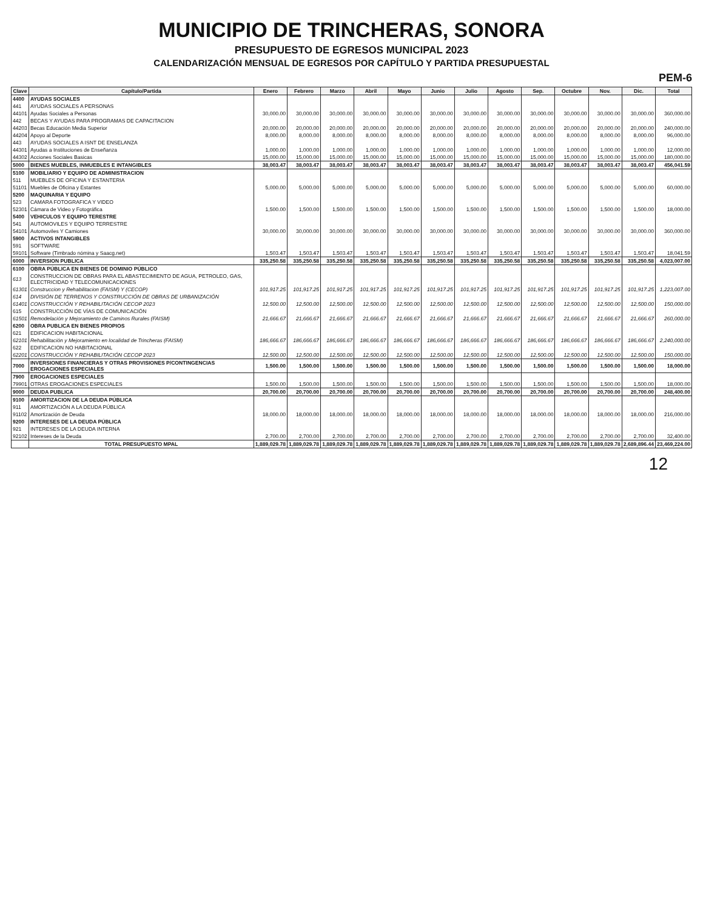MUNICIPIO DE TRINCHERAS, SONORA
PRESUPUESTO DE EGRESOS MUNICIPAL 2023
CALENDARIZACIÓN MENSUAL DE EGRESOS POR CAPÍTULO Y PARTIDA PRESUPUESTAL
PEM-6
| Clave | Capítulo/Partida | Enero | Febrero | Marzo | Abril | Mayo | Junio | Julio | Agosto | Sep. | Octubre | Nov. | Dic. | Total |
| --- | --- | --- | --- | --- | --- | --- | --- | --- | --- | --- | --- | --- | --- | --- |
| 4400 | AYUDAS SOCIALES | | | | | | | | | | | | | |
| 441 | AYUDAS SOCIALES A PERSONAS | | | | | | | | | | | | | |
| 44101 | Ayudas Sociales a Personas | 30,000.00 | 30,000.00 | 30,000.00 | 30,000.00 | 30,000.00 | 30,000.00 | 30,000.00 | 30,000.00 | 30,000.00 | 30,000.00 | 30,000.00 | 30,000.00 | 360,000.00 |
| 442 | BECAS Y AYUDAS PARA PROGRAMAS DE CAPACITACION | | | | | | | | | | | | | |
| 44203 | Becas Educación Media Superior | 20,000.00 | 20,000.00 | 20,000.00 | 20,000.00 | 20,000.00 | 20,000.00 | 20,000.00 | 20,000.00 | 20,000.00 | 20,000.00 | 20,000.00 | 20,000.00 | 240,000.00 |
| 44204 | Apoyo al Deporte | 8,000.00 | 8,000.00 | 8,000.00 | 8,000.00 | 8,000.00 | 8,000.00 | 8,000.00 | 8,000.00 | 8,000.00 | 8,000.00 | 8,000.00 | 8,000.00 | 96,000.00 |
| 443 | AYUDAS SOCIALES A ISNT DE ENSELANZA | | | | | | | | | | | | | |
| 44301 | Ayudas a Instituciones de Enseñanza | 1,000.00 | 1,000.00 | 1,000.00 | 1,000.00 | 1,000.00 | 1,000.00 | 1,000.00 | 1,000.00 | 1,000.00 | 1,000.00 | 1,000.00 | 1,000.00 | 12,000.00 |
| 44302 | Acciones Sociales Basicas | 15,000.00 | 15,000.00 | 15,000.00 | 15,000.00 | 15,000.00 | 15,000.00 | 15,000.00 | 15,000.00 | 15,000.00 | 15,000.00 | 15,000.00 | 15,000.00 | 180,000.00 |
| 5000 | BIENES MUEBLES, INMUEBLES E INTANGIBLES | 38,003.47 | 38,003.47 | 38,003.47 | 38,003.47 | 38,003.47 | 38,003.47 | 38,003.47 | 38,003.47 | 38,003.47 | 38,003.47 | 38,003.47 | 38,003.47 | 456,041.59 |
| 5100 | MOBILIARIO Y EQUIPO DE ADMINISTRACION | | | | | | | | | | | | | |
| 511 | MUEBLES DE OFICINA Y ESTANTERIA | | | | | | | | | | | | | |
| 51101 | Muebles de Oficina y Estantes | 5,000.00 | 5,000.00 | 5,000.00 | 5,000.00 | 5,000.00 | 5,000.00 | 5,000.00 | 5,000.00 | 5,000.00 | 5,000.00 | 5,000.00 | 5,000.00 | 60,000.00 |
| 5200 | MAQUINARIA Y EQUIPO | | | | | | | | | | | | | |
| 523 | CAMARA FOTOGRAFICA Y VIDEO | | | | | | | | | | | | | |
| 52301 | Cámara de Video y Fotográfica | 1,500.00 | 1,500.00 | 1,500.00 | 1,500.00 | 1,500.00 | 1,500.00 | 1,500.00 | 1,500.00 | 1,500.00 | 1,500.00 | 1,500.00 | 1,500.00 | 18,000.00 |
| 5400 | VEHICULOS Y EQUIPO TERESTRE | | | | | | | | | | | | | |
| 541 | AUTOMOVILES Y EQUIPO TERRESTRE | | | | | | | | | | | | | |
| 54101 | Automoviles Y Camiones | 30,000.00 | 30,000.00 | 30,000.00 | 30,000.00 | 30,000.00 | 30,000.00 | 30,000.00 | 30,000.00 | 30,000.00 | 30,000.00 | 30,000.00 | 30,000.00 | 360,000.00 |
| 5900 | ACTIVOS INTANGIBLES | | | | | | | | | | | | | |
| 591 | SOFTWARE | | | | | | | | | | | | | |
| 59101 | Software (Timbrado nómina y Saacg.net) | 1,503.47 | 1,503.47 | 1,503.47 | 1,503.47 | 1,503.47 | 1,503.47 | 1,503.47 | 1,503.47 | 1,503.47 | 1,503.47 | 1,503.47 | 1,503.47 | 18,041.59 |
| 6000 | INVERSION PUBLICA | 335,250.58 | 335,250.58 | 335,250.58 | 335,250.58 | 335,250.58 | 335,250.58 | 335,250.58 | 335,250.58 | 335,250.58 | 335,250.58 | 335,250.58 | 335,250.58 | 4,023,007.00 |
| 6100 | OBRA PÚBLICA EN BIENES DE DOMINIO PÚBLICO | | | | | | | | | | | | | |
| 613 | CONSTRUCCION DE OBRAS PARA EL ABASTECIMIENTO DE AGUA, PETROLEO, GAS, ELECTRICIDAD Y TELECOMUNICACIONES | | | | | | | | | | | | | |
| 61301 | Construccion y Rehabilitacion (FAISM) Y (CECOP) | 101,917.25 | 101,917.25 | 101,917.25 | 101,917.25 | 101,917.25 | 101,917.25 | 101,917.25 | 101,917.25 | 101,917.25 | 101,917.25 | 101,917.25 | 101,917.25 | 1,223,007.00 |
| 614 | DIVISIÓN DE TERRENOS Y CONSTRUCCIÓN DE OBRAS DE URBANIZACIÓN | | | | | | | | | | | | | |
| 61401 | CONSTRUCCIÓN Y REHABILITACIÓN CECOP 2023 | 12,500.00 | 12,500.00 | 12,500.00 | 12,500.00 | 12,500.00 | 12,500.00 | 12,500.00 | 12,500.00 | 12,500.00 | 12,500.00 | 12,500.00 | 12,500.00 | 150,000.00 |
| 615 | CONSTRUCCIÓN DE VÍAS DE COMUNICACIÓN | | | | | | | | | | | | | |
| 61501 | Remodelación y Mejoramiento de Caminos Rurales (FAISM) | 21,666.67 | 21,666.67 | 21,666.67 | 21,666.67 | 21,666.67 | 21,666.67 | 21,666.67 | 21,666.67 | 21,666.67 | 21,666.67 | 21,666.67 | 21,666.67 | 260,000.00 |
| 6200 | OBRA PUBLICA EN BIENES PROPIOS | | | | | | | | | | | | | |
| 621 | EDIFICACION HABITACIONAL | | | | | | | | | | | | | |
| 62101 | Rehabilitación y Mejoramiento en localidad de Trincheras (FAISM) | 186,666.67 | 186,666.67 | 186,666.67 | 186,666.67 | 186,666.67 | 186,666.67 | 186,666.67 | 186,666.67 | 186,666.67 | 186,666.67 | 186,666.67 | 186,666.67 | 2,240,000.00 |
| 622 | EDIFICACION NO HABITACIONAL | | | | | | | | | | | | | |
| 62201 | CONSTRUCCIÓN Y REHABILITACIÓN CECOP 2023 | 12,500.00 | 12,500.00 | 12,500.00 | 12,500.00 | 12,500.00 | 12,500.00 | 12,500.00 | 12,500.00 | 12,500.00 | 12,500.00 | 12,500.00 | 12,500.00 | 150,000.00 |
| 7000 | INVERSIONES FINANCIERAS Y OTRAS PROVISIONES P/CONTINGENCIAS EROGACIONES ESPECIALES | 1,500.00 | 1,500.00 | 1,500.00 | 1,500.00 | 1,500.00 | 1,500.00 | 1,500.00 | 1,500.00 | 1,500.00 | 1,500.00 | 1,500.00 | 1,500.00 | 18,000.00 |
| 7900 | EROGACIONES ESPECIALES | | | | | | | | | | | | | |
| 79901 | OTRAS EROGACIONES ESPECIALES | 1,500.00 | 1,500.00 | 1,500.00 | 1,500.00 | 1,500.00 | 1,500.00 | 1,500.00 | 1,500.00 | 1,500.00 | 1,500.00 | 1,500.00 | 1,500.00 | 18,000.00 |
| 9000 | DEUDA PUBLICA | 20,700.00 | 20,700.00 | 20,700.00 | 20,700.00 | 20,700.00 | 20,700.00 | 20,700.00 | 20,700.00 | 20,700.00 | 20,700.00 | 20,700.00 | 20,700.00 | 248,400.00 |
| 9100 | AMORTIZACION DE LA DEUDA PÚBLICA | | | | | | | | | | | | | |
| 911 | AMORTIZACIÓN A LA DEUDA PÚBLICA | | | | | | | | | | | | | |
| 91102 | Amortización de Deuda | 18,000.00 | 18,000.00 | 18,000.00 | 18,000.00 | 18,000.00 | 18,000.00 | 18,000.00 | 18,000.00 | 18,000.00 | 18,000.00 | 18,000.00 | 18,000.00 | 216,000.00 |
| 9200 | INTERESES DE LA DEUDA PÚBLICA | | | | | | | | | | | | | |
| 921 | INTERESES DE LA DEUDA INTERNA | | | | | | | | | | | | | |
| 92102 | Intereses de la Deuda | 2,700.00 | 2,700.00 | 2,700.00 | 2,700.00 | 2,700.00 | 2,700.00 | 2,700.00 | 2,700.00 | 2,700.00 | 2,700.00 | 2,700.00 | 2,700.00 | 32,400.00 |
| | TOTAL PRESUPUESTO MPAL | 1,889,029.78 | 1,889,029.78 | 1,889,029.78 | 1,889,029.78 | 1,889,029.78 | 1,889,029.78 | 1,889,029.78 | 1,889,029.78 | 1,889,029.78 | 1,889,029.78 | 1,889,029.78 | 2,689,896.44 | 23,469,224.00 |
12